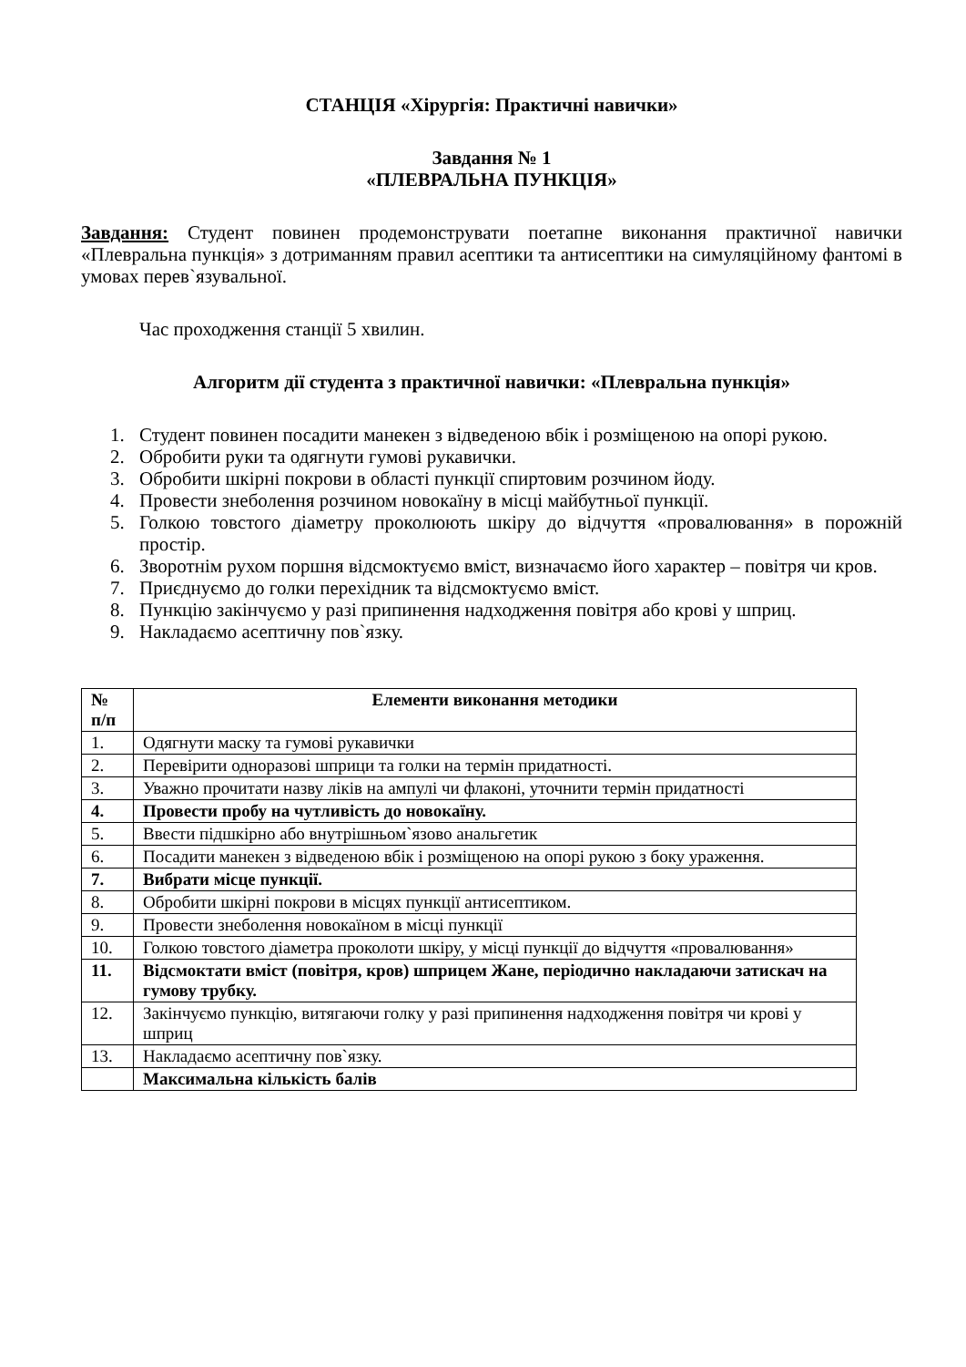СТАНЦІЯ «Хірургія: Практичні навички»
Завдання № 1
«ПЛЕВРАЛЬНА ПУНКЦІЯ»
Завдання: Студент повинен продемонструвати поетапне виконання практичної навички «Плевральна пункція» з дотриманням правил асептики та антисептики на симуляційному фантомі в умовах перев`язувальної.
Час проходження станції 5 хвилин.
Алгоритм дії студента з практичної навички: «Плевральна пункція»
1. Студент повинен посадити манекен з відведеною вбік і розміщеною на опорі рукою.
2. Обробити руки та одягнути гумові рукавички.
3. Обробити шкірні покрови в області пункції спиртовим розчином йоду.
4. Провести знеболення розчином новокаїну в місці майбутньої пункції.
5. Голкою товстого діаметру проколюють шкіру до відчуття «провалювання» в порожній простір.
6. Зворотнім рухом поршня відсмоктуємо вміст, визначаємо його характер – повітря чи кров.
7. Приєднуємо до голки перехідник та відсмоктуємо вміст.
8. Пункцію закінчуємо у разі припинення надходження повітря або крові у шприц.
9. Накладаємо асептичну пов`язку.
| № п/п | Елементи виконання методики |
| --- | --- |
| 1. | Одягнути маску та гумові рукавички |
| 2. | Перевірити одноразові шприци та голки на термін придатності. |
| 3. | Уважно прочитати назву ліків на ампулі чи флаконі, уточнити термін придатності |
| 4. | Провести пробу на чутливість до новокаїну. |
| 5. | Ввести підшкірно або внутрішньом`язово анальгетик |
| 6. | Посадити манекен з відведеною вбік і розміщеною на опорі рукою з боку ураження. |
| 7. | Вибрати місце пункції. |
| 8. | Обробити шкірні покрови в місцях пункції антисептиком. |
| 9. | Провести знеболення новокаїном в місці пункції |
| 10. | Голкою товстого діаметра проколоти шкіру, у місці пункції до відчуття «провалювання» |
| 11. | Відсмоктати вміст (повітря, кров) шприцем Жане, періодично накладаючи затискач на гумову трубку. |
| 12. | Закінчуємо пункцію, витягаючи голку у разі припинення надходження повітря чи крові у шприц |
| 13. | Накладаємо асептичну пов`язку. |
| | Максимальна кількість балів |